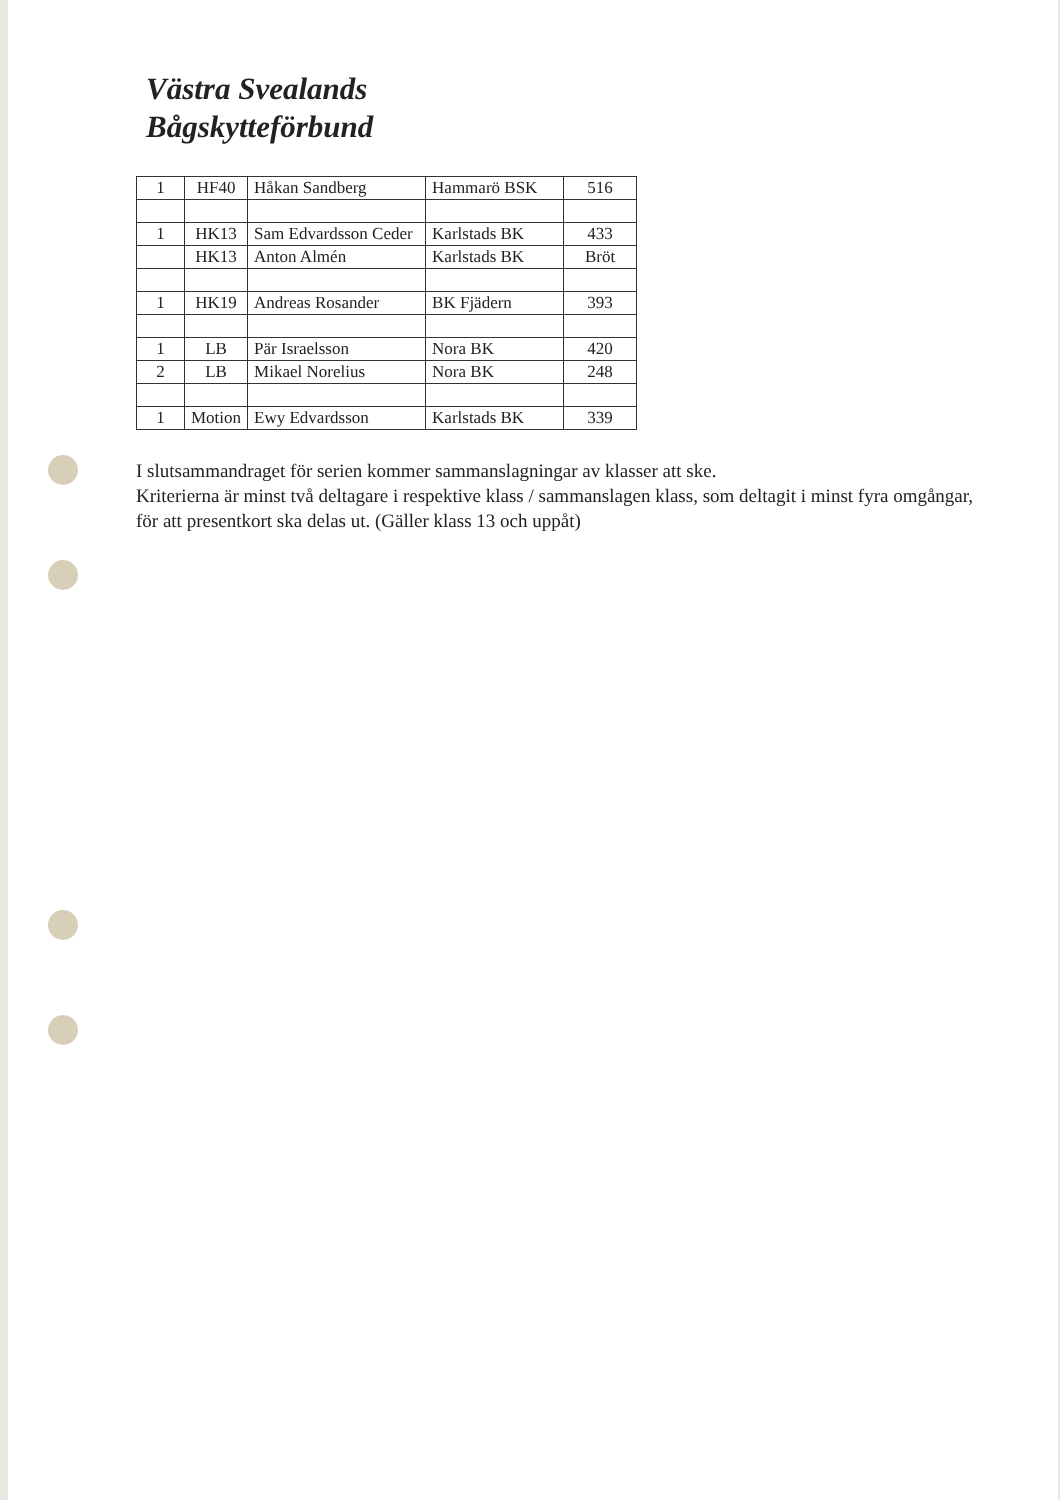Västra Svealands
Bågskytteförbund
| 1 | HF40 | Håkan Sandberg | Hammarö BSK | 516 |
| 1 | HK13 | Sam Edvardsson Ceder | Karlstads BK | 433 |
| | HK13 | Anton Almén | Karlstads BK | Bröt |
| 1 | HK19 | Andreas Rosander | BK Fjädern | 393 |
| 1 | LB | Pär Israelsson | Nora BK | 420 |
| 2 | LB | Mikael Norelius | Nora BK | 248 |
| 1 | Motion | Ewy Edvardsson | Karlstads BK | 339 |
I slutsammandraget för serien kommer sammanslagningar av klasser att ske.
Kriterierna är minst två deltagare i respektive klass / sammanslagen klass, som deltagit i minst fyra omgångar, för att presentkort ska delas ut. (Gäller klass 13 och uppåt)